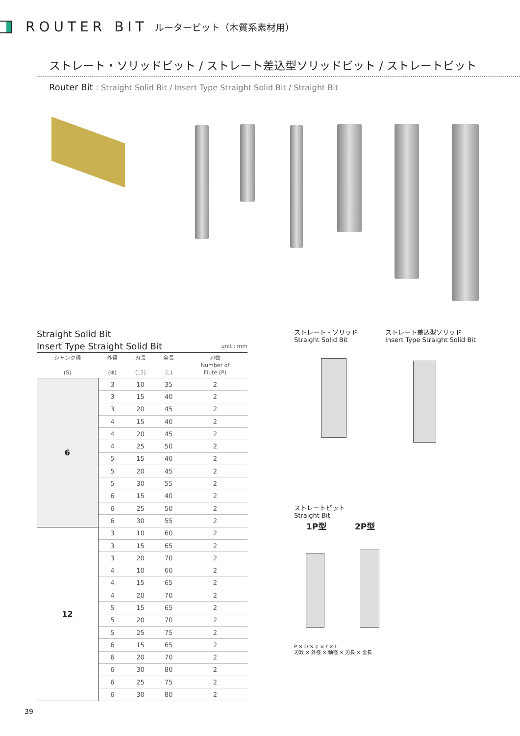ROUTER BIT ルータービット（木質系素材用）
ストレート・ソリッドビット / ストレート差込型ソリッドビット / ストレートビット
Router Bit : Straight Solid Bit / Insert Type Straight Solid Bit / Straight Bit
Straight Solid Bit
Insert Type Straight Solid Bit unit : mm
| シャンク径 (S) | 外径 (Φ) | 刃長 (L1) | 全長 (L) | 刃数 Number of Flute (P) |
| --- | --- | --- | --- | --- |
| 6 | 3 | 10 | 35 | 2 |
| | 3 | 15 | 40 | 2 |
| | 3 | 20 | 45 | 2 |
| | 4 | 15 | 40 | 2 |
| | 4 | 20 | 45 | 2 |
| | 4 | 25 | 50 | 2 |
| | 5 | 15 | 40 | 2 |
| | 5 | 20 | 45 | 2 |
| | 5 | 30 | 55 | 2 |
| | 6 | 15 | 40 | 2 |
| | 6 | 25 | 50 | 2 |
| | 6 | 30 | 55 | 2 |
| 12 | 3 | 10 | 60 | 2 |
| | 3 | 15 | 65 | 2 |
| | 3 | 20 | 70 | 2 |
| | 4 | 10 | 60 | 2 |
| | 4 | 15 | 65 | 2 |
| | 4 | 20 | 70 | 2 |
| | 5 | 15 | 65 | 2 |
| | 5 | 20 | 70 | 2 |
| | 5 | 25 | 75 | 2 |
| | 6 | 15 | 65 | 2 |
| | 6 | 20 | 70 | 2 |
| | 6 | 30 | 80 | 2 |
| | 6 | 25 | 75 | 2 |
| | 6 | 30 | 80 | 2 |
ストレート・ソリッド
Straight Solid Bit
ストレート差込型ソリッド
Insert Type Straight Solid Bit
ストレートビット
Straight Bit
1P型 2P型
P × D × φ × ℓ × L
刃数 × 外径 × 軸径 × 刃長 × 全長
39